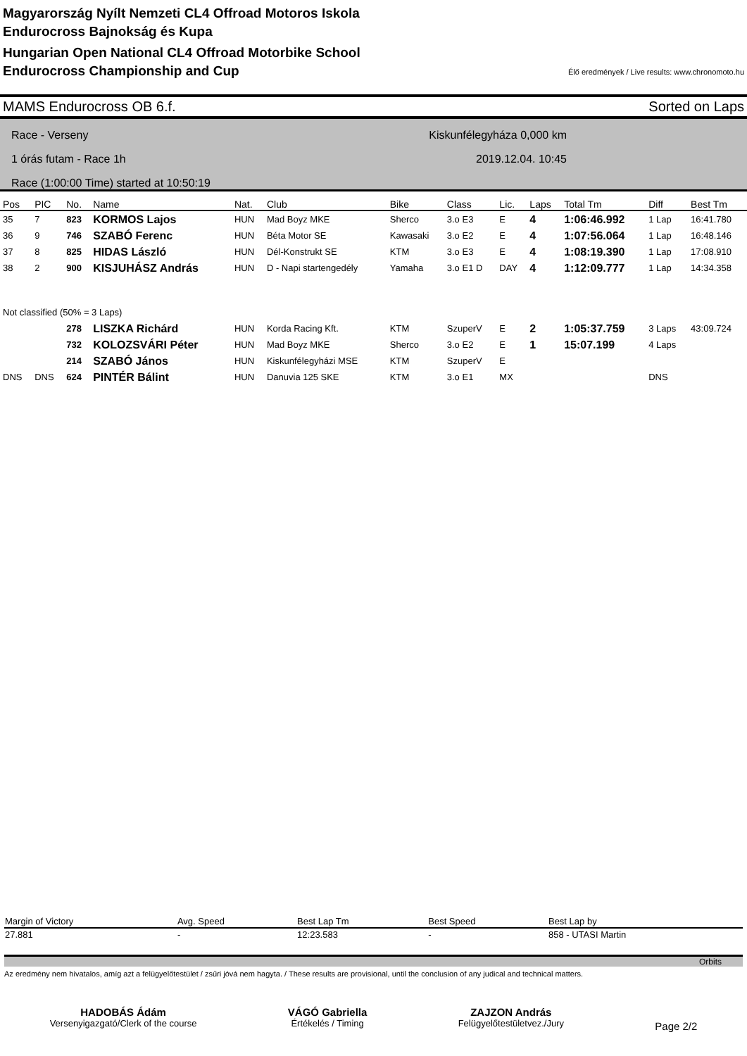Magyarország Nyílt Nemzeti CL4 Offroad Motoros Iskola
Endurocross Bajnokság és Kupa
Hungarian Open National CL4 Offroad Motorbike School
Endurocross Championship and Cup
Élő eredmények / Live results: www.chronomoto.hu
MAMS Endurocross OB 6.f. Sorted on Laps
Race - Verseny
1 órás futam - Race 1h
Race (1:00:00 Time) started at 10:50:19
Kiskunfélegyháza 0,000 km
2019.12.04. 10:45
| Pos | PIC | No. | Name | Nat. | Club | Bike | Class | Lic. | Laps | Total Tm | Diff | Best Tm |
| --- | --- | --- | --- | --- | --- | --- | --- | --- | --- | --- | --- | --- |
| 35 | 7 | 823 | KORMOS Lajos | HUN | Mad Boyz MKE | Sherco | 3.o E3 | E | 4 | 1:06:46.992 | 1 Lap | 16:41.780 |
| 36 | 9 | 746 | SZABÓ Ferenc | HUN | Béta Motor SE | Kawasaki | 3.o E2 | E | 4 | 1:07:56.064 | 1 Lap | 16:48.146 |
| 37 | 8 | 825 | HIDAS László | HUN | Dél-Konstrukt SE | KTM | 3.o E3 | E | 4 | 1:08:19.390 | 1 Lap | 17:08.910 |
| 38 | 2 | 900 | KISJUHÁSZ András | HUN | D - Napi startengedély | Yamaha | 3.o E1 D | DAY | 4 | 1:12:09.777 | 1 Lap | 14:34.358 |
| Not classified (50% = 3 Laps) | | | | | | | | | | | | |
| | | 278 | LISZKA Richárd | HUN | Korda Racing Kft. | KTM | SzuperV | E | 2 | 1:05:37.759 | 3 Laps | 43:09.724 |
| | | 732 | KOLOZSVÁRI Péter | HUN | Mad Boyz MKE | Sherco | 3.o E2 | E | 1 | 15:07.199 | 4 Laps | |
| | | 214 | SZABÓ János | HUN | Kiskunfélegyházi MSE | KTM | SzuperV | E | | | | |
| DNS | DNS | 624 | PINTÉR Bálint | HUN | Danuvia 125 SKE | KTM | 3.o E1 | MX | | | DNS | |
| Margin of Victory | Avg. Speed | Best Lap Tm | Best Speed | Best Lap by |
| --- | --- | --- | --- | --- |
| 27.881 | - | 12:23.583 | - | 858 - UTASI Martin |
Orbits
Az eredmény nem hivatalos, amíg azt a felügyelőtestület / zsűri jóvá nem hagyta. / These results are provisional, until the conclusion of any judical and technical matters.
HADOBÁS Ádám
Versenyigazgató/Clerk of the course
VÁGÓ Gabriella
Értékelés / Timing
ZAJZON András
Felügyelőtestületvez./Jury
Page 2/2